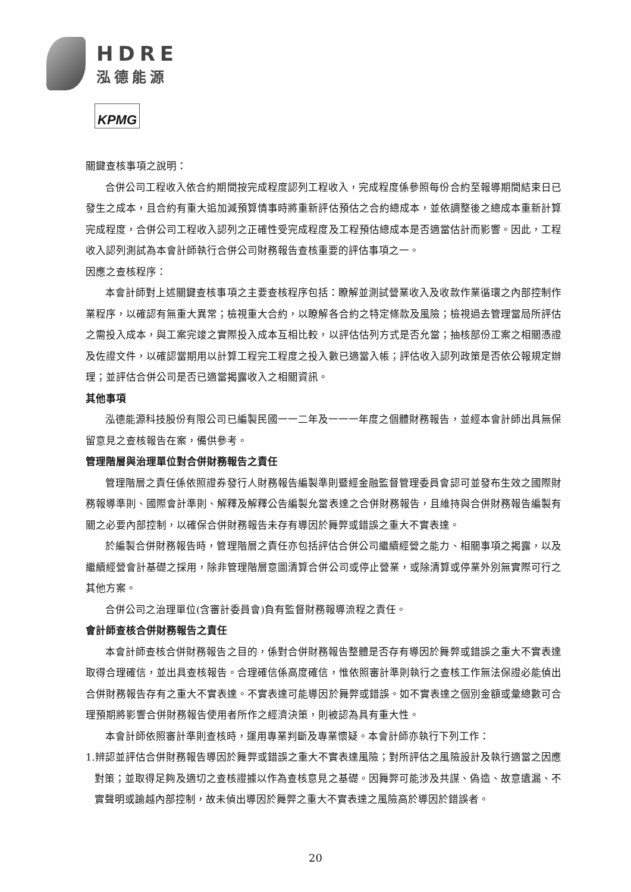HDRE
泓德能源
KPMG
關鍵查核事項之說明：
合併公司工程收入依合約期間按完成程度認列工程收入，完成程度係參照每份合約至報導期間結束日已發生之成本，且合約有重大追加減預算情事時將重新評估預估之合約總成本，並依調整後之總成本重新計算完成程度，合併公司工程收入認列之正確性受完成程度及工程預估總成本是否適當估計而影響。因此，工程收入認列測試為本會計師執行合併公司財務報告查核重要的評估事項之一。
因應之查核程序：
本會計師對上述關鍵查核事項之主要查核程序包括：瞭解並測試營業收入及收款作業循環之內部控制作業程序，以確認有無重大異常；檢視重大合約，以瞭解各合約之特定條款及風險；檢視過去管理當局所評估之需投入成本，與工案完竣之實際投入成本互相比較，以評估估列方式是否允當；抽核部份工案之相關憑證及佐證文件，以確認當期用以計算工程完工程度之投入數已適當入帳；評估收入認列政策是否依公報規定辦理；並評估合併公司是否已適當揭露收入之相關資訊。
其他事項
泓德能源科技股份有限公司已編製民國一一二年及一一一年度之個體財務報告，並經本會計師出具無保留意見之查核報告在案，備供參考。
管理階層與治理單位對合併財務報告之責任
管理階層之責任係依照證券發行人財務報告編製準則暨經金融監督管理委員會認可並發布生效之國際財務報導準則、國際會計準則、解釋及解釋公告編製允當表達之合併財務報告，且維持與合併財務報告編製有關之必要內部控制，以確保合併財務報告未存有導因於舞弊或錯誤之重大不實表達。
於編製合併財務報告時，管理階層之責任亦包括評估合併公司繼續經營之能力、相關事項之揭露，以及繼續經營會計基礎之採用，除非管理階層意圖清算合併公司或停止營業，或除清算或停業外別無實際可行之其他方案。
合併公司之治理單位(含審計委員會)負有監督財務報導流程之責任。
會計師查核合併財務報告之責任
本會計師查核合併財務報告之目的，係對合併財務報告整體是否存有導因於舞弊或錯誤之重大不實表達取得合理確信，並出具查核報告。合理確信係高度確信，惟依照審計準則執行之查核工作無法保證必能偵出合併財務報告存有之重大不實表達。不實表達可能導因於舞弊或錯誤。如不實表達之個別金額或彙總數可合理預期將影響合併財務報告使用者所作之經濟決策，則被認為具有重大性。
本會計師依照審計準則查核時，運用專業判斷及專業懷疑。本會計師亦執行下列工作：
1.辨認並評估合併財務報告導因於舞弊或錯誤之重大不實表達風險；對所評估之風險設計及執行適當之因應對策；並取得足夠及適切之查核證據以作為查核意見之基礎。因舞弊可能涉及共謀、偽造、故意遺漏、不實聲明或踰越內部控制，故未偵出導因於舞弊之重大不實表達之風險高於導因於錯誤者。
20